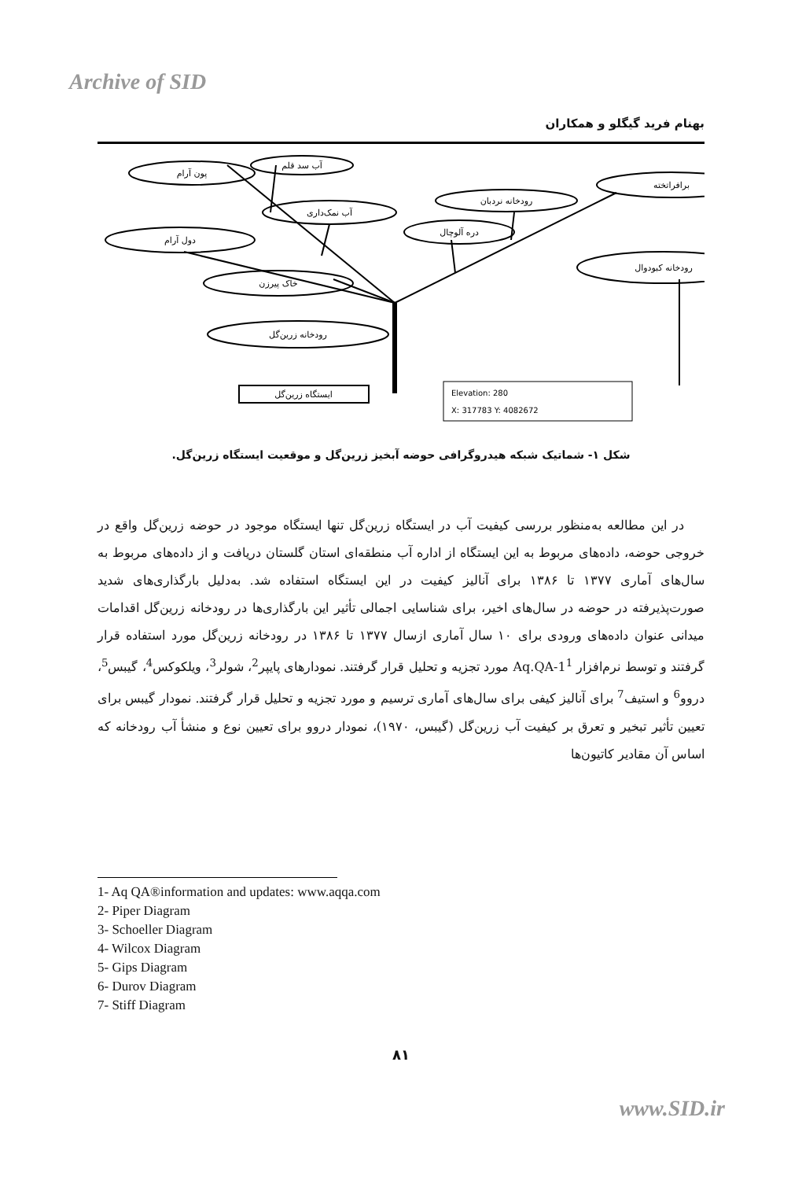Archive of SID
بهنام فرید گیگلو و همکاران
پون آرام
آب سد قلم
برافراتخته
آب نمک‌داری
رودخانه نردبان
دره آلوچال
دول آرام
رودخانه کبودوال
خاک پیرزن
رودخانه زرین‌گل
ایستگاه زرین‌گل
Elevation: 280
X: 317783 Y: 4082672
شکل ۱- شماتیک شبکه هیدروگرافی حوضه آبخیز زرین‌گل و موقعیت ایستگاه زرین‌گل.
در این مطالعه به‌منظور بررسی کیفیت آب در ایستگاه زرین‌گل تنها ایستگاه موجود در حوضه زرین‌گل واقع در خروجی حوضه، داده‌های مربوط به این ایستگاه از اداره آب منطقه‌ای استان گلستان دریافت و از داده‌های مربوط به سال‌های آماری ۱۳۷۷ تا ۱۳۸۶ برای آنالیز کیفیت در این ایستگاه استفاده شد. به‌دلیل بارگذاری‌های شدید صورت‌پذیرفته در حوضه در سال‌های اخیر، برای شناسایی اجمالی تأثیر این بارگذاری‌ها در رودخانه زرین‌گل اقدامات میدانی عنوان داده‌های ورودی برای ۱۰ سال آماری ازسال ۱۳۷۷ تا ۱۳۸۶ در رودخانه زرین‌گل مورد استفاده قرار گرفتند و توسط نرم‌افزار Aq.QA-1<sup>1</sup> مورد تجزیه و تحلیل قرار گرفتند. نمودارهای پایپر<sup>2</sup>، شولر<sup>3</sup>، ویلکوکس<sup>4</sup>، گیبس<sup>5</sup>، دروو<sup>6</sup> و استیف<sup>7</sup> برای آنالیز کیفی برای سال‌های آماری ترسیم و مورد تجزیه و تحلیل قرار گرفتند. نمودار گیبس برای تعیین تأثیر تبخیر و تعرق بر کیفیت آب زرین‌گل (گیبس، ۱۹۷۰)، نمودار دروو برای تعیین نوع و منشأ آب رودخانه که اساس آن مقادیر کاتیون‌ها
1- Aq QA®information and updates: www.aqqa.com
2- Piper Diagram
3- Schoeller Diagram
4- Wilcox Diagram
5- Gips Diagram
6- Durov Diagram
7- Stiff Diagram
۸۱
www.SID.ir